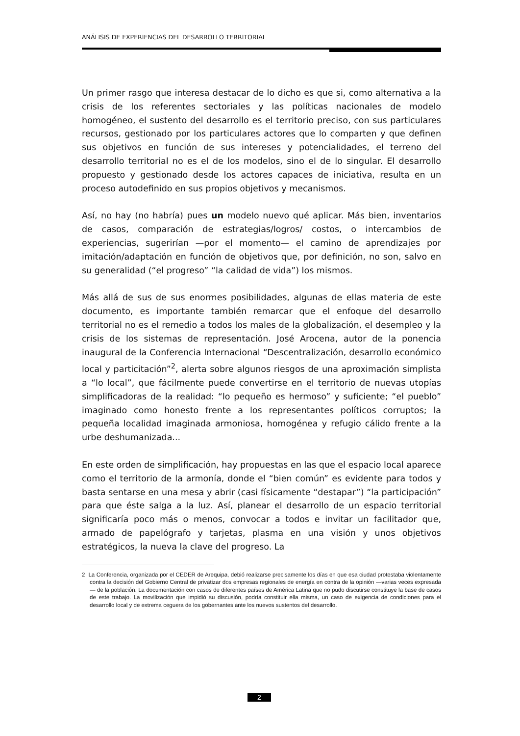ANÁLISIS DE EXPERIENCIAS DEL DESARROLLO TERRITORIAL
Un primer rasgo que interesa destacar de lo dicho es que si, como alternativa a la crisis de los referentes sectoriales y las políticas nacionales de modelo homogéneo, el sustento del desarrollo es el territorio preciso, con sus particulares recursos, gestionado por los particulares actores que lo comparten y que definen sus objetivos en función de sus intereses y potencialidades, el terreno del desarrollo territorial no es el de los modelos, sino el de lo singular. El desarrollo propuesto y gestionado desde los actores capaces de iniciativa, resulta en un proceso autodefinido en sus propios objetivos y mecanismos.
Así, no hay (no habría) pues un modelo nuevo qué aplicar. Más bien, inventarios de casos, comparación de estrategias/logros/ costos, o intercambios de experiencias, sugerirían —por el momento— el camino de aprendizajes por imitación/adaptación en función de objetivos que, por definición, no son, salvo en su generalidad (“el progreso” “la calidad de vida”) los mismos.
Más allá de sus de sus enormes posibilidades, algunas de ellas materia de este documento, es importante también remarcar que el enfoque del desarrollo territorial no es el remedio a todos los males de la globalización, el desempleo y la crisis de los sistemas de representación. José Arocena, autor de la ponencia inaugural de la Conferencia Internacional “Descentralización, desarrollo económico local y particitación”<sup>2</sup>, alerta sobre algunos riesgos de una aproximación simplista a “lo local”, que fácilmente puede convertirse en el territorio de nuevas utopías simplificadoras de la realidad: “lo pequeño es hermoso” y suficiente; “el pueblo” imaginado como honesto frente a los representantes políticos corruptos; la pequeña localidad imaginada armoniosa, homogénea y refugio cálido frente a la urbe deshumanizada...
En este orden de simplificación, hay propuestas en las que el espacio local aparece como el territorio de la armonía, donde el “bien común” es evidente para todos y basta sentarse en una mesa y abrir (casi físicamente “destapar”) “la participación” para que éste salga a la luz. Así, planear el desarrollo de un espacio territorial significaría poco más o menos, convocar a todos e invitar un facilitador que, armado de papelógrafo y tarjetas, plasma en una visión y unos objetivos estratégicos, la nueva la clave del progreso. La
2 La Conferencia, organizada por el CEDER de Arequipa, debió realizarse precisamente los días en que esa ciudad protestaba violentamente contra la decisión del Gobierno Central de privatizar dos empresas regionales de energía en contra de la opinión —varias veces expresada— de la población. La documentación con casos de diferentes países de América Latina que no pudo discutirse constituye la base de casos de este trabajo. La movilización que impidió su discusión, podría constituir ella misma, un caso de exigencia de condiciones para el desarrollo local y de extrema ceguera de los gobernantes ante los nuevos sustentos del desarrollo.
2